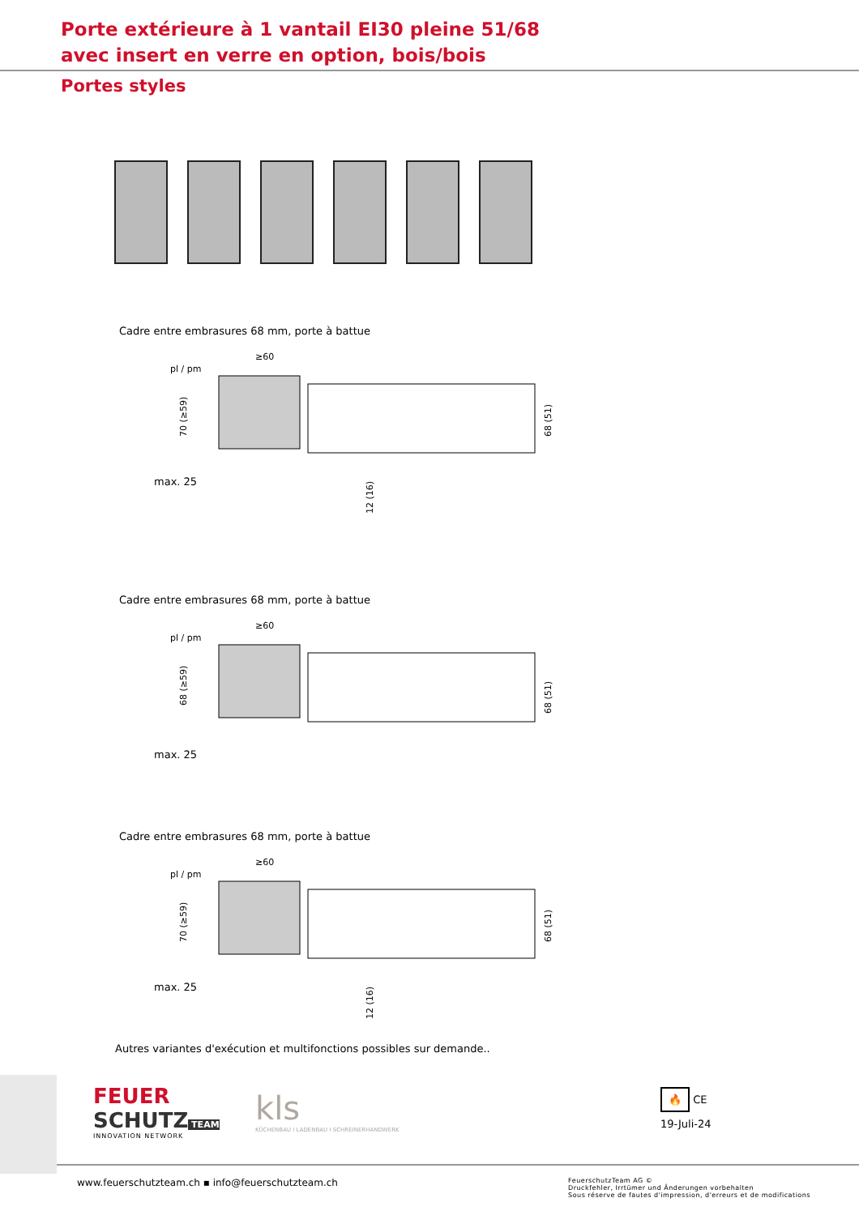Porte extérieure à 1 vantail EI30 pleine 51/68
avec insert en verre en option, bois/bois
Portes styles
Cadre entre embrasures 68 mm, porte à battue
≥60
pl / pm
70 (≥59)
68 (51)
max. 25
12 (16)
Cadre entre embrasures 68 mm, porte à battue
≥60
pl / pm
68 (≥59)
68 (51)
max. 25
Cadre entre embrasures 68 mm, porte à battue
≥60
pl / pm
70 (≥59)
68 (51)
max. 25
12 (16)
Autres variantes d'exécution et multifonctions possibles sur demande..
FEUER
SCHUTZ TEAM
INNOVATION NETWORK
kls
KÜCHENBAU I LADENBAU I SCHREINERHANDWERK
🔥 CE
19-Juli-24
www.feuerschutzteam.ch ▪ info@feuerschutzteam.ch FeuerschutzTeam AG ©
Druckfehler, Irrtümer und Änderungen vorbehalten
Sous réserve de fautes d'impression, d'erreurs et de modifications